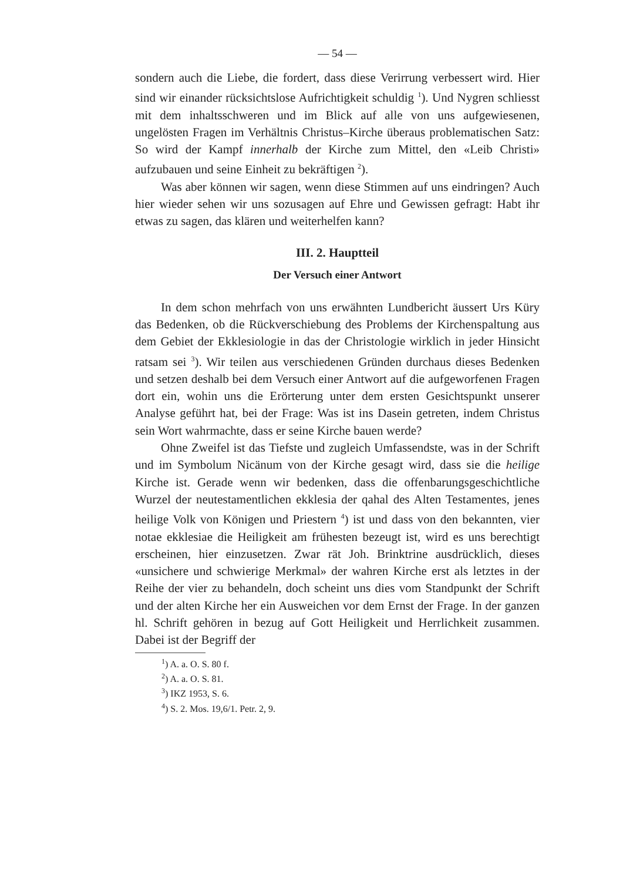— 54 —
sondern auch die Liebe, die fordert, dass diese Verirrung verbessert wird. Hier sind wir einander rücksichtslose Aufrichtigkeit schuldig <sup>1</sup>). Und Nygren schliesst mit dem inhaltsschweren und im Blick auf alle von uns aufgewiesenen, ungelösten Fragen im Verhältnis Christus–Kirche überaus problematischen Satz: So wird der Kampf innerhalb der Kirche zum Mittel, den «Leib Christi» aufzubauen und seine Einheit zu bekräftigen <sup>2</sup>).
Was aber können wir sagen, wenn diese Stimmen auf uns eindringen? Auch hier wieder sehen wir uns sozusagen auf Ehre und Gewissen gefragt: Habt ihr etwas zu sagen, das klären und weiterhelfen kann?
III. 2. Hauptteil
Der Versuch einer Antwort
In dem schon mehrfach von uns erwähnten Lundbericht äussert Urs Küry das Bedenken, ob die Rückverschiebung des Problems der Kirchenspaltung aus dem Gebiet der Ekklesiologie in das der Christologie wirklich in jeder Hinsicht ratsam sei <sup>3</sup>). Wir teilen aus verschiedenen Gründen durchaus dieses Bedenken und setzen deshalb bei dem Versuch einer Antwort auf die aufgeworfenen Fragen dort ein, wohin uns die Erörterung unter dem ersten Gesichtspunkt unserer Analyse geführt hat, bei der Frage: Was ist ins Dasein getreten, indem Christus sein Wort wahrmachte, dass er seine Kirche bauen werde?
Ohne Zweifel ist das Tiefste und zugleich Umfassendste, was in der Schrift und im Symbolum Nicänum von der Kirche gesagt wird, dass sie die heilige Kirche ist. Gerade wenn wir bedenken, dass die offenbarungsgeschichtliche Wurzel der neutestamentlichen ekklesia der qahal des Alten Testamentes, jenes heilige Volk von Königen und Priestern <sup>4</sup>) ist und dass von den bekannten, vier notae ekklesiae die Heiligkeit am frühesten bezeugt ist, wird es uns berechtigt erscheinen, hier einzusetzen. Zwar rät Joh. Brinktrine ausdrücklich, dieses «unsichere und schwierige Merkmal» der wahren Kirche erst als letztes in der Reihe der vier zu behandeln, doch scheint uns dies vom Standpunkt der Schrift und der alten Kirche her ein Ausweichen vor dem Ernst der Frage. In der ganzen hl. Schrift gehören in bezug auf Gott Heiligkeit und Herrlichkeit zusammen. Dabei ist der Begriff der
<sup>1</sup>) A. a. O. S. 80 f.
<sup>2</sup>) A. a. O. S. 81.
<sup>3</sup>) IKZ 1953, S. 6.
<sup>4</sup>) S. 2. Mos. 19,6/1. Petr. 2, 9.